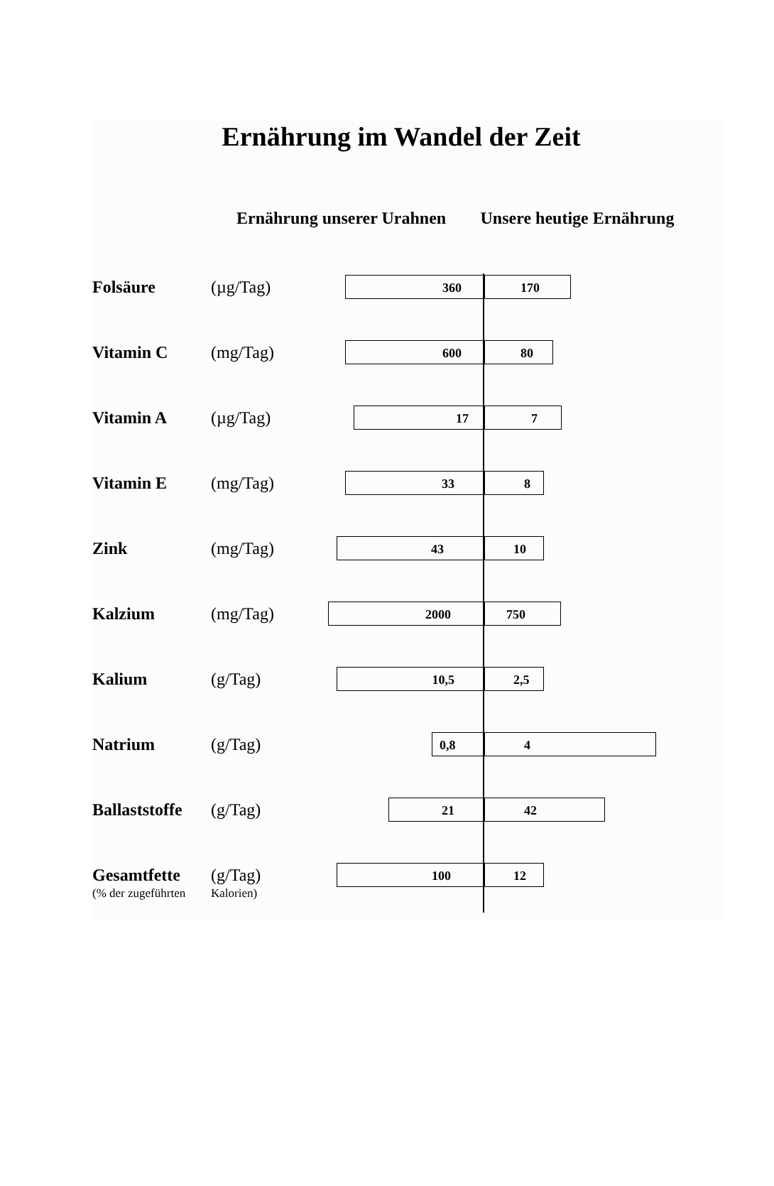Ernährung im Wandel der Zeit
Ernährung unserer Urahnen Unsere heutige Ernährung
Folsäure (µg/Tag) 360 170
Vitamin C (mg/Tag) 600 80
Vitamin A (µg/Tag) 17 7
Vitamin E (mg/Tag) 33 8
Zink (mg/Tag) 43 10
Kalzium (mg/Tag) 2000 750
Kalium (g/Tag) 10,5 2,5
Natrium (g/Tag) 0,8 4
Ballaststoffe (g/Tag) 21 42
Gesamtfette
(% der zugeführten
(g/Tag)
Kalorien)
100 12